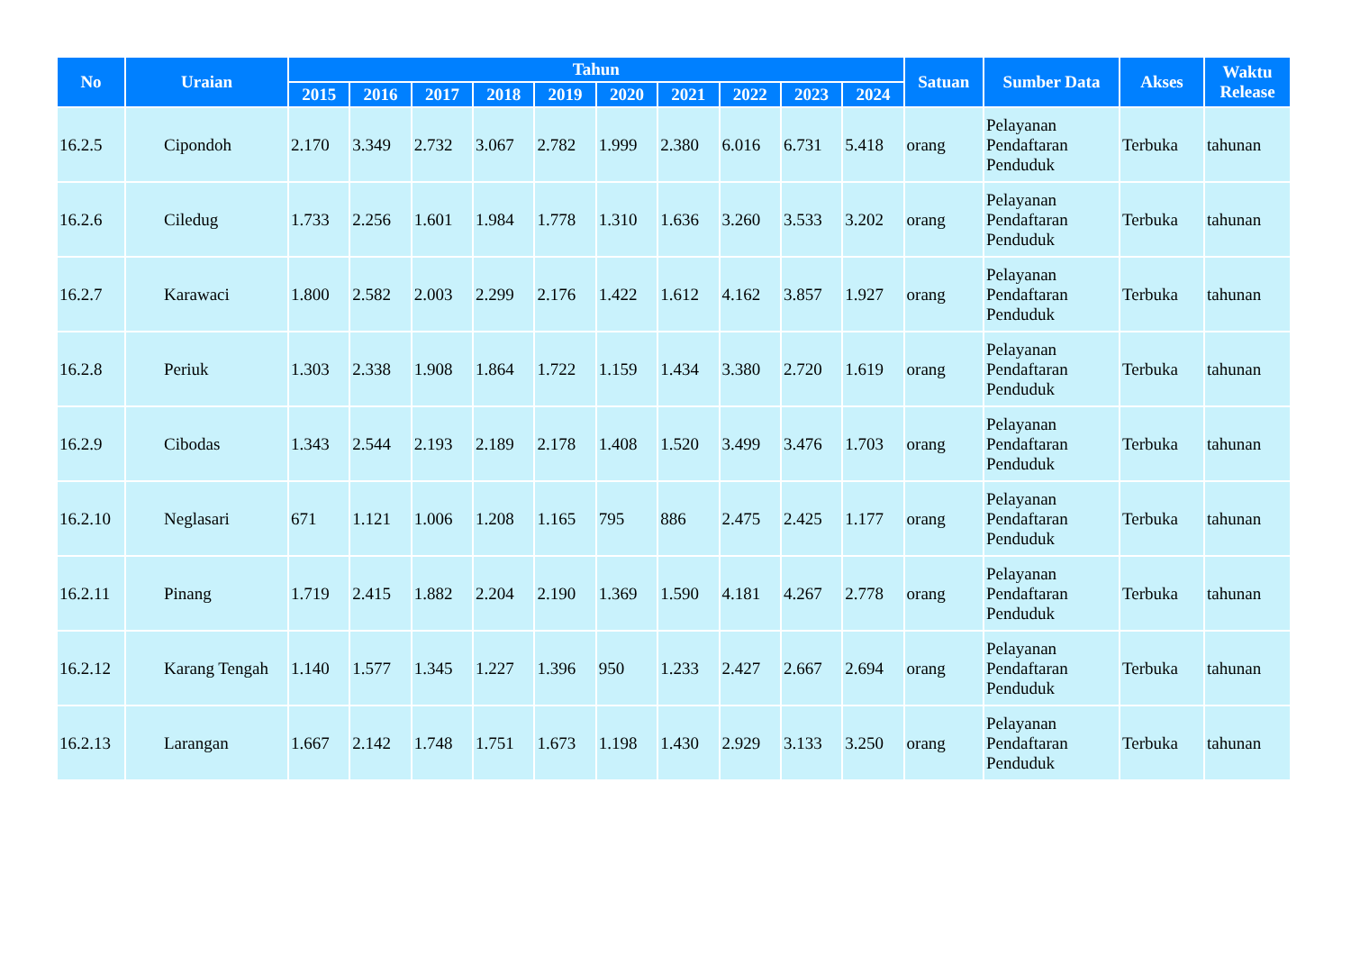| No | Uraian | Tahun | | | | | | | | | | Satuan | Sumber Data | Akses | Waktu Release |
| --- | --- | --- | --- | --- | --- | --- | --- | --- | --- | --- | --- | --- | --- | --- | --- |
| | | 2015 | 2016 | 2017 | 2018 | 2019 | 2020 | 2021 | 2022 | 2023 | 2024 | | | | |
| 16.2.5 | Cipondoh | 2.170 | 3.349 | 2.732 | 3.067 | 2.782 | 1.999 | 2.380 | 6.016 | 6.731 | 5.418 | orang | Pelayanan Pendaftaran Penduduk | Terbuka | tahunan |
| 16.2.6 | Ciledug | 1.733 | 2.256 | 1.601 | 1.984 | 1.778 | 1.310 | 1.636 | 3.260 | 3.533 | 3.202 | orang | Pelayanan Pendaftaran Penduduk | Terbuka | tahunan |
| 16.2.7 | Karawaci | 1.800 | 2.582 | 2.003 | 2.299 | 2.176 | 1.422 | 1.612 | 4.162 | 3.857 | 1.927 | orang | Pelayanan Pendaftaran Penduduk | Terbuka | tahunan |
| 16.2.8 | Periuk | 1.303 | 2.338 | 1.908 | 1.864 | 1.722 | 1.159 | 1.434 | 3.380 | 2.720 | 1.619 | orang | Pelayanan Pendaftaran Penduduk | Terbuka | tahunan |
| 16.2.9 | Cibodas | 1.343 | 2.544 | 2.193 | 2.189 | 2.178 | 1.408 | 1.520 | 3.499 | 3.476 | 1.703 | orang | Pelayanan Pendaftaran Penduduk | Terbuka | tahunan |
| 16.2.10 | Neglasari | 671 | 1.121 | 1.006 | 1.208 | 1.165 | 795 | 886 | 2.475 | 2.425 | 1.177 | orang | Pelayanan Pendaftaran Penduduk | Terbuka | tahunan |
| 16.2.11 | Pinang | 1.719 | 2.415 | 1.882 | 2.204 | 2.190 | 1.369 | 1.590 | 4.181 | 4.267 | 2.778 | orang | Pelayanan Pendaftaran Penduduk | Terbuka | tahunan |
| 16.2.12 | Karang Tengah | 1.140 | 1.577 | 1.345 | 1.227 | 1.396 | 950 | 1.233 | 2.427 | 2.667 | 2.694 | orang | Pelayanan Pendaftaran Penduduk | Terbuka | tahunan |
| 16.2.13 | Larangan | 1.667 | 2.142 | 1.748 | 1.751 | 1.673 | 1.198 | 1.430 | 2.929 | 3.133 | 3.250 | orang | Pelayanan Pendaftaran Penduduk | Terbuka | tahunan |